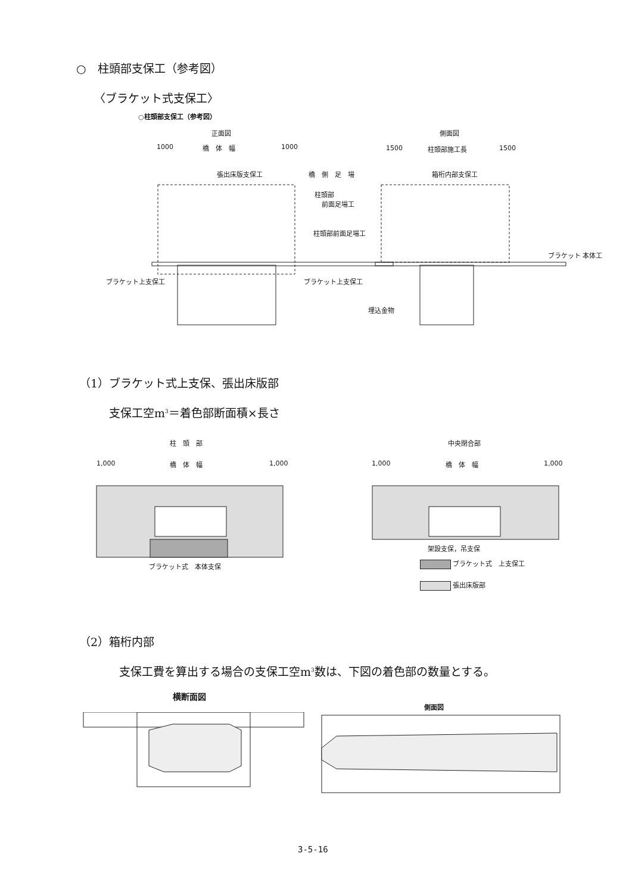○　柱頭部支保工（参考図）
〈ブラケット式支保工〉
○柱頭部支保工（参考図）
正面図 側面図
1000 橋　体　幅 1000 1500 柱頭部施工長 1500
張出床版支保工 橋　側　足　場 箱桁内部支保工
柱頭部
前面足場工
柱頭部前面足場工
ブラケット上支保工 ブラケット上支保工
埋込金物
ブラケット 本体工
（1）ブラケット式上支保、張出床版部
支保工空m<sup>3</sup>＝着色部断面積×長さ
柱　頭　部 中央閉合部
1,000 橋　体　幅 1,000 1,000 橋　体　幅 1,000
ブラケット式　本体支保
架設支保，吊支保
ブラケット式　上支保工
張出床版部
（2）箱桁内部
支保工費を算出する場合の支保工空m<sup>3</sup>数は、下図の着色部の数量とする。
横断面図
側面図
3-5-16